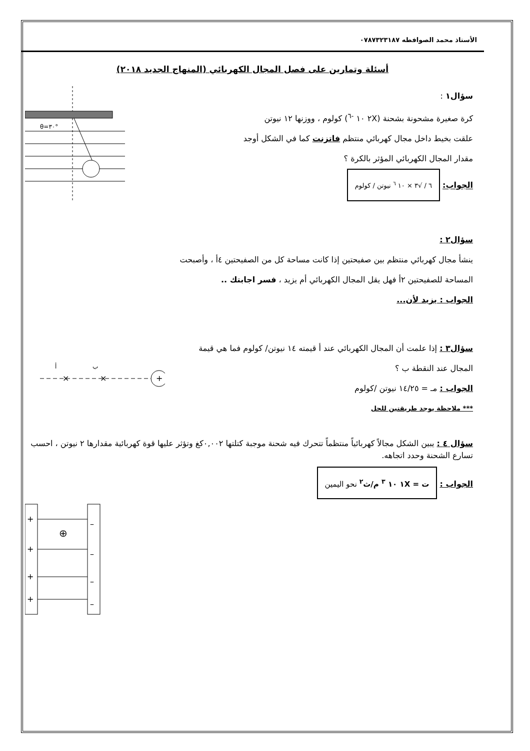الأستاذ محمد الصوافطه ٠٧٨٧٣٢٣١٨٧
أسئلة وتمارين على فصل المجال الكهربائي (المنهاج الجديد ٢٠١٨)
سؤال١ :
كرة صغيرة مشحونة بشحنة (٢X ١٠ <sup>-٦</sup>) كولوم ، ووزنها ١٢ نيوتن
علقت بخيط داخل مجال كهربائي منتظم فاتزنت كما في الشكل أوجد
مقدار المجال الكهربائي المؤثر بالكرة ؟
الجواب: ٦ / √٣ × ١٠ <sup>٦</sup> نيوتن / كولوم
θ=٣٠°
سؤال٢ :
ينشأ مجال كهربائي منتظم بين صفيحتين إذا كانت مساحة كل من الصفيحتين ٤أ ، وأصبحت
المساحة للصفيحتين ٢أ فهل يقل المجال الكهربائي أم يزيد ، فسر اجابتك ..
الجواب : يزيد لأن...
سؤال٣ : إذا علمت أن المجال الكهربائي عند أ قيمته ١٤ نيوتن/ كولوم فما هي قيمة
المجال عند النقطة ب ؟
الجواب : مـ = ١٤/٢٥ نيوتن /كولوم
*** ملاحظة يوجد طريقتين للحل
ب
أ
×
×
+
سؤال ٤ : يبين الشكل مجالاً كهربائياً منتظماً تتحرك فيه شحنة موجبة كتلتها ٠,٠٠٢كغ وتؤثر عليها قوة كهربائية مقدارها ٢ نيوتن ، احسب تسارع الشحنة وحدد اتجاهه.
الجواب : ت = ١X ١٠ <sup>٣</sup> م/ث<sup>٢</sup> نحو اليمين
+
+
+
+
–
–
–
–
⊕